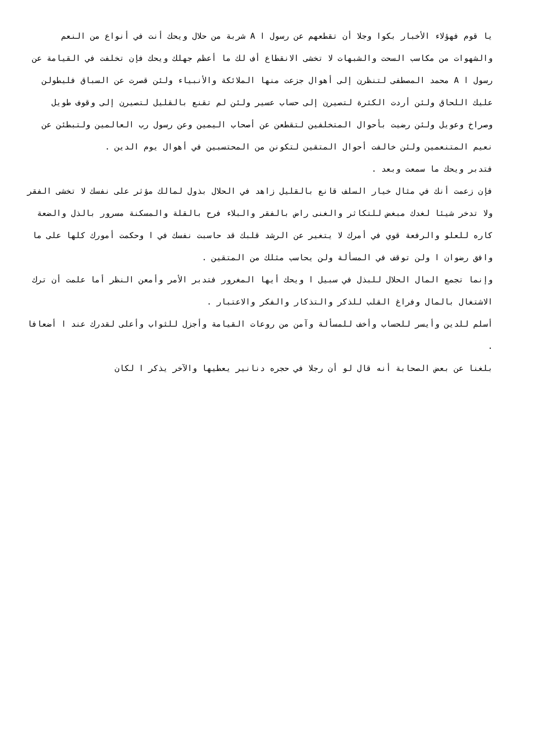يا قوم فهؤلاء الأخبار بكوا وجلا أن تقطعهم عن رسول ا A شربة من حلال ويحك أنت في أنواع من النعم والشهوات من مكاسب السحت والشبهات لا تخشى الانقطاع أف لك ما أعظم جهلك ويحك فإن تخلفت في القيامة عن رسول ا A محمد المصطفى لتنظرن إلى أهوال جزعت منها الملائكة والأنبياء ولئن قصرت عن السباق فليطولن عليك اللحاق ولئن أردت الكثرة لتصيرن إلى حساب عسير ولئن لم تقنع بالقليل لتصيرن إلى وقوف طويل وصراخ وعويل ولئن رضيت بأحوال المتخلفين لتقطعن عن أصحاب اليمين وعن رسول رب العالمين ولتبطئن عن نعيم المتنعمين ولئن خالفت أحوال المتقين لتكونن من المحتسبين في أهوال يوم الدين .
فتدبر ويحك ما سمعت وبعد .
فإن زعمت أنك في مثال خيار السلف قانع بالقليل زاهد في الحلال بذول لمالك مؤثر على نفسك لا تخشى الفقر ولا تدخر شيئا لغدك مبغض للتكاثر والغنى راض بالفقر والبلاء فرح بالقلة والمسكنة مسرور بالذل والضعة كاره للعلو والرفعة قوي في أمرك لا يتغير عن الرشد قلبك قد حاسبت نفسك في ا وحكمت أمورك كلها على ما وافق رضوان ا ولن توقف في المسألة ولن يحاسب مثلك من المتقين .
وإنما تجمع المال الحلال للبذل في سبيل ا ويحك أيها المغرور فتدبر الأمر وأمعن النظر أما علمت أن ترك الاشتغال بالمال وفراغ القلب للذكر والتذكار والفكر والاعتبار .
أسلم للدين وأيسر للحساب وأخف للمسألة وآمن من روعات القيامة وأجزل للثواب وأعلى لقدرك عند ا أضعافا .
بلغنا عن بعض الصحابة أنه قال لو أن رجلا في حجره دنانير يعطيها والآخر يذكر ا لكان